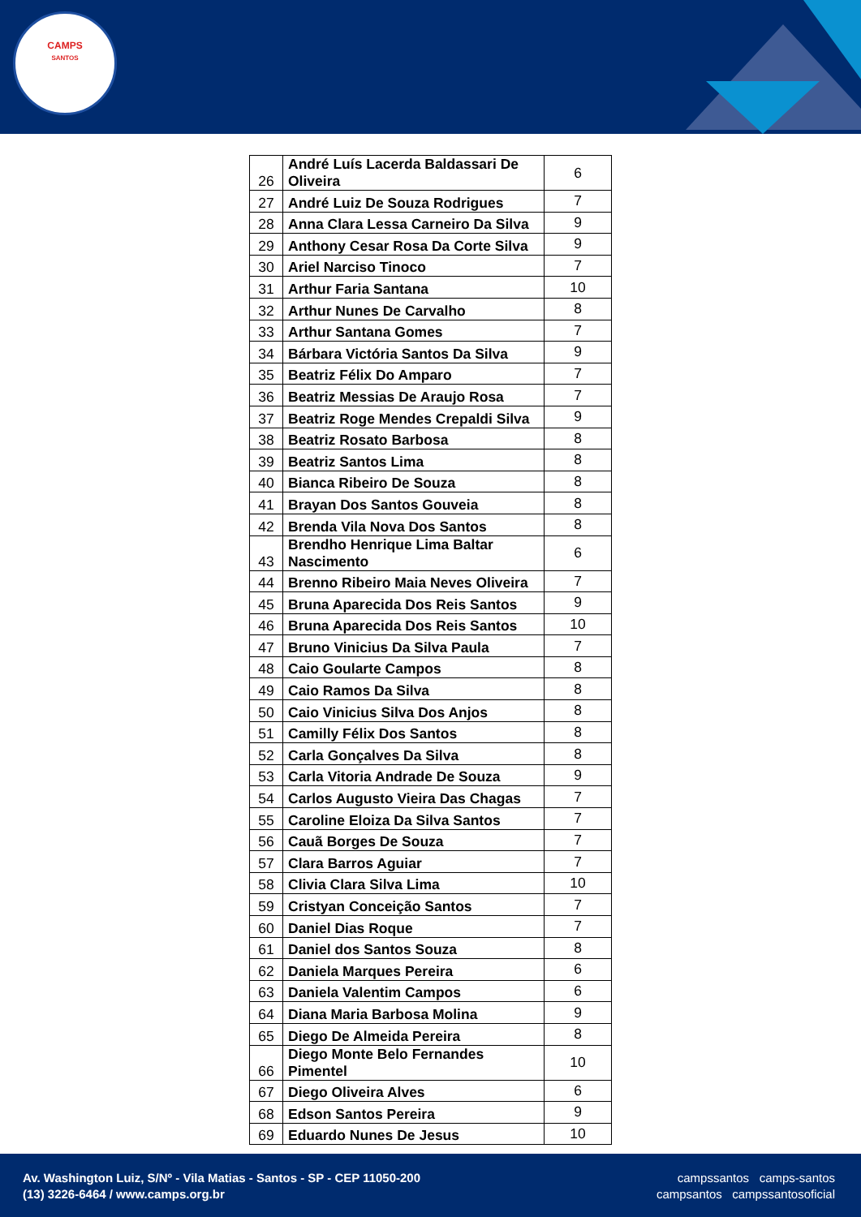CAMPS
SANTOS
| 26 | André Luís Lacerda Baldassari De Oliveira | 6 |
| 27 | André Luiz De Souza Rodrigues | 7 |
| 28 | Anna Clara Lessa Carneiro Da Silva | 9 |
| 29 | Anthony Cesar Rosa Da Corte Silva | 9 |
| 30 | Ariel Narciso Tinoco | 7 |
| 31 | Arthur Faria Santana | 10 |
| 32 | Arthur Nunes De Carvalho | 8 |
| 33 | Arthur Santana Gomes | 7 |
| 34 | Bárbara Victória Santos Da Silva | 9 |
| 35 | Beatriz Félix Do Amparo | 7 |
| 36 | Beatriz Messias De Araujo Rosa | 7 |
| 37 | Beatriz Roge Mendes Crepaldi Silva | 9 |
| 38 | Beatriz Rosato Barbosa | 8 |
| 39 | Beatriz Santos Lima | 8 |
| 40 | Bianca Ribeiro De Souza | 8 |
| 41 | Brayan Dos Santos Gouveia | 8 |
| 42 | Brenda Vila Nova Dos Santos | 8 |
| 43 | Brendho Henrique Lima Baltar Nascimento | 6 |
| 44 | Brenno Ribeiro Maia Neves Oliveira | 7 |
| 45 | Bruna Aparecida Dos Reis Santos | 9 |
| 46 | Bruna Aparecida Dos Reis Santos | 10 |
| 47 | Bruno Vinicius Da Silva Paula | 7 |
| 48 | Caio Goularte Campos | 8 |
| 49 | Caio Ramos Da Silva | 8 |
| 50 | Caio Vinicius Silva Dos Anjos | 8 |
| 51 | Camilly Félix Dos Santos | 8 |
| 52 | Carla Gonçalves Da Silva | 8 |
| 53 | Carla Vitoria Andrade De Souza | 9 |
| 54 | Carlos Augusto Vieira Das Chagas | 7 |
| 55 | Caroline Eloiza Da Silva Santos | 7 |
| 56 | Cauã Borges De Souza | 7 |
| 57 | Clara Barros Aguiar | 7 |
| 58 | Clivia Clara Silva Lima | 10 |
| 59 | Cristyan Conceição Santos | 7 |
| 60 | Daniel Dias Roque | 7 |
| 61 | Daniel dos Santos Souza | 8 |
| 62 | Daniela Marques Pereira | 6 |
| 63 | Daniela Valentim Campos | 6 |
| 64 | Diana Maria Barbosa Molina | 9 |
| 65 | Diego De Almeida Pereira | 8 |
| 66 | Diego Monte Belo Fernandes Pimentel | 10 |
| 67 | Diego Oliveira Alves | 6 |
| 68 | Edson Santos Pereira | 9 |
| 69 | Eduardo Nunes De Jesus | 10 |
Av. Washington Luiz, S/Nº - Vila Matias - Santos - SP - CEP 11050-200
(13) 3226-6464 / www.camps.org.br
campssantos camps-santos
campsantos campssantosoficial